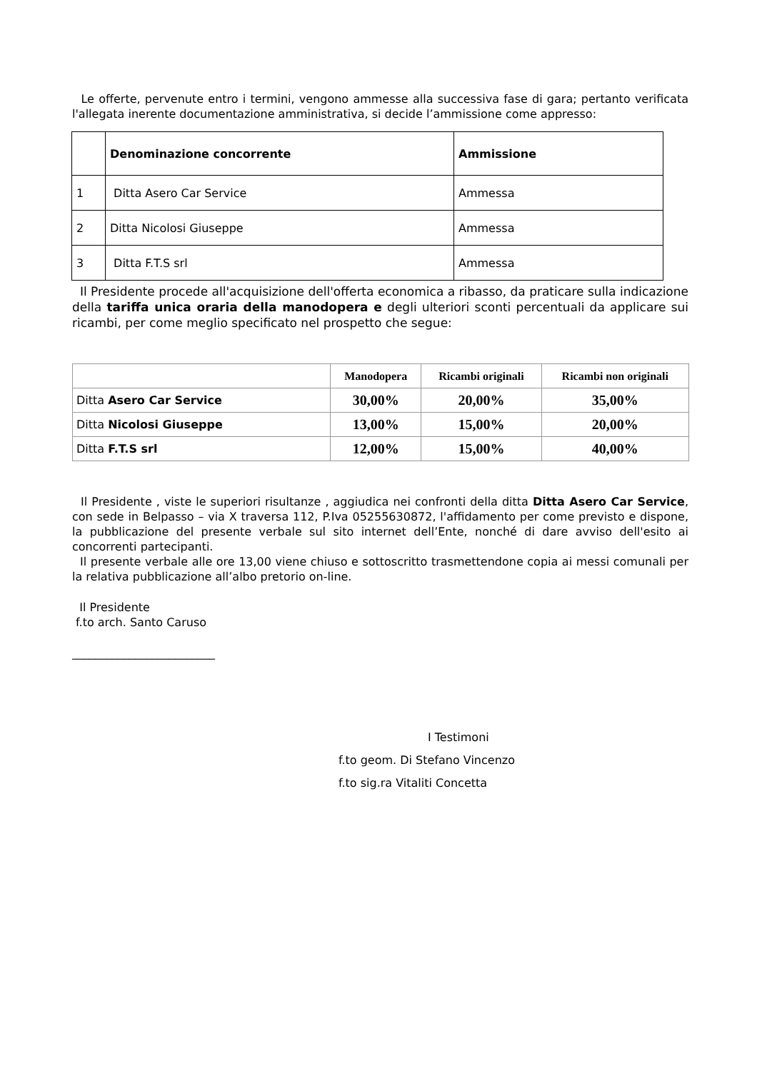Le offerte, pervenute entro i termini, vengono ammesse alla successiva fase di gara; pertanto verificata l'allegata inerente documentazione amministrativa, si decide l’ammissione come appresso:
| | Denominazione concorrente | Ammissione |
| 1 | Ditta Asero Car Service | Ammessa |
| 2 | Ditta Nicolosi Giuseppe | Ammessa |
| 3 | Ditta F.T.S srl | Ammessa |
Il Presidente procede all'acquisizione dell'offerta economica a ribasso, da praticare sulla indicazione della tariffa unica oraria della manodopera e degli ulteriori sconti percentuali da applicare sui ricambi, per come meglio specificato nel prospetto che segue:
| | Manodopera | Ricambi originali | Ricambi non originali |
| --- | --- | --- | --- |
| Ditta Asero Car Service | 30,00% | 20,00% | 35,00% |
| Ditta Nicolosi Giuseppe | 13,00% | 15,00% | 20,00% |
| Ditta F.T.S srl | 12,00% | 15,00% | 40,00% |
Il Presidente , viste le superiori risultanze , aggiudica nei confronti della ditta Ditta Asero Car Service, con sede in Belpasso – via X traversa 112, P.Iva 05255630872, l'affidamento per come previsto e dispone, la pubblicazione del presente verbale sul sito internet dell’Ente, nonché di dare avviso dell'esito ai concorrenti partecipanti.
Il presente verbale alle ore 13,00 viene chiuso e sottoscritto trasmettendone copia ai messi comunali per la relativa pubblicazione all’albo pretorio on-line.
Il Presidente
f.to arch. Santo Caruso
_________________________
I Testimoni
f.to geom. Di Stefano Vincenzo
f.to sig.ra Vitaliti Concetta